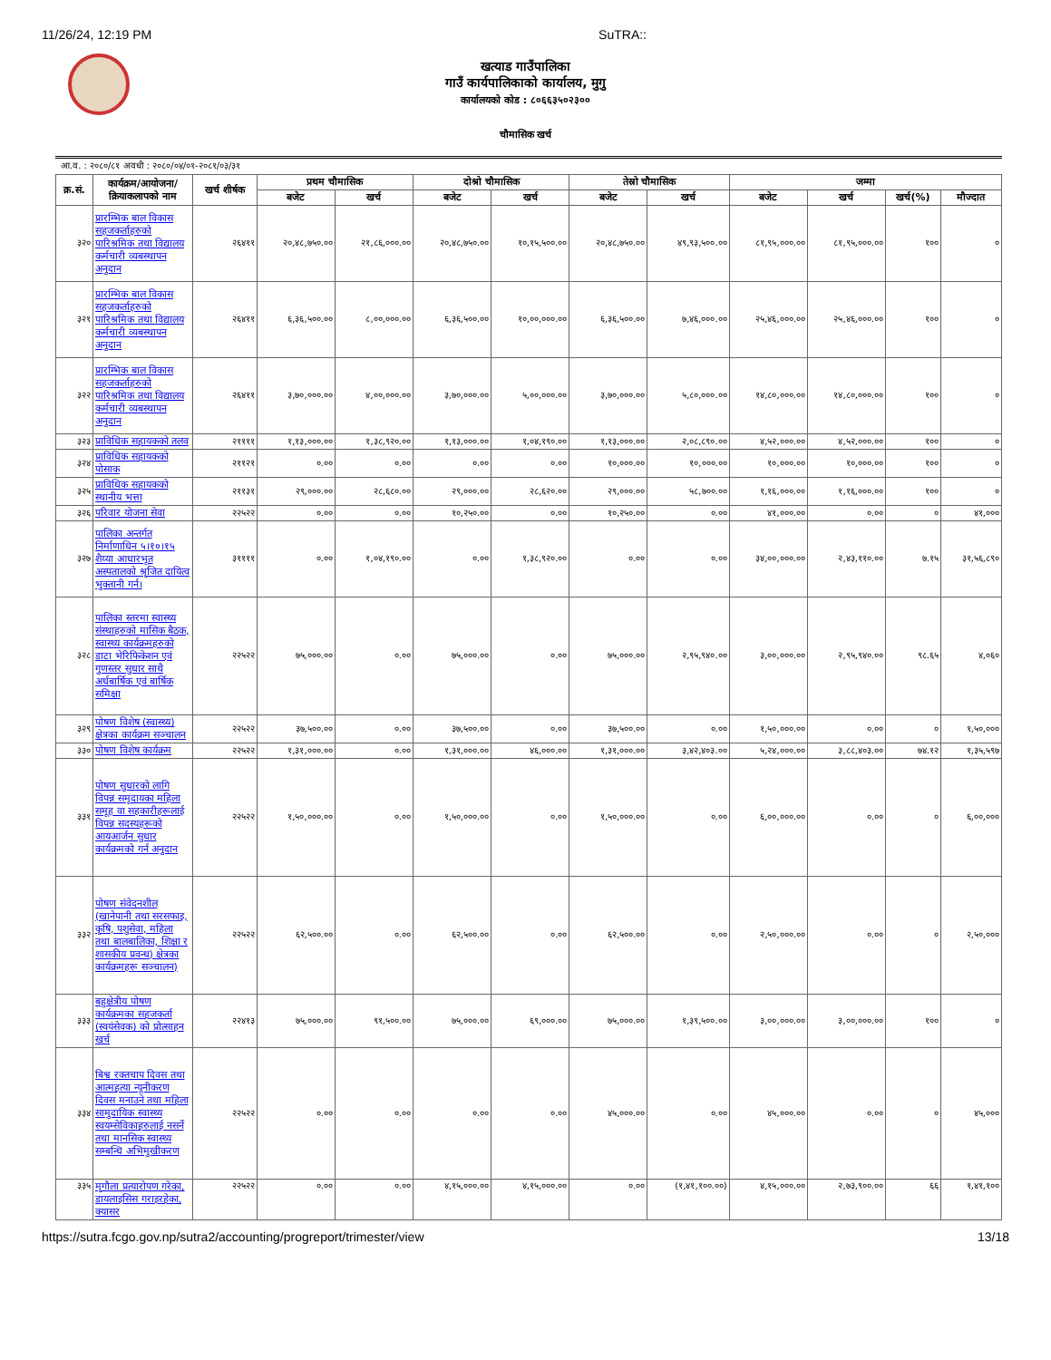11/26/24, 12:19 PM SuTRA::
खत्याड गाउँपालिका
गाउँ कार्यपालिकाको कार्यालय, मुगु
कार्यालयको कोड : ८०६६३५०२३००
चौमासिक खर्च
आ.व. : २०८०/८१ अवधी : २०८०/०४/०१-२०८१/०३/३१
| क्र.सं. | कार्यक्रम/आयोजना/ क्रियाकलापको नाम | खर्च शीर्षक | प्रथम चौमासिक | | दोश्रो चौमासिक | | तेस्रो चौमासिक | | जम्मा | | | |
| --- | --- | --- | --- | --- | --- | --- | --- | --- | --- | --- | --- | --- |
| | | | बजेट | खर्च | बजेट | खर्च | बजेट | खर्च | बजेट | खर्च | खर्च(%) | मौज्दात |
| ३२० | प्रारम्भिक बाल विकास सहजकर्ताहरुको पारिश्रमिक तथा विद्यालय कर्मचारी व्यबस्थापन अनुदान | २६४११ | २०,४८,७५०.०० | २१,८६,०००.०० | २०,४८,७५०.०० | १०,१५,५००.०० | २०,४८,७५०.०० | ४९,९३,५००.०० | ८१,९५,०००.०० | ८१,९५,०००.०० | १०० | ० |
| ३२१ | प्रारम्भिक बाल विकास सहजकर्ताहरुको पारिश्रमिक तथा विद्यालय कर्मचारी व्यबस्थापन अनुदान | २६४११ | ६,३६,५००.०० | ८,००,०००.०० | ६,३६,५००.०० | १०,००,०००.०० | ६,३६,५००.०० | ७,४६,०००.०० | २५,४६,०००.०० | २५,४६,०००.०० | १०० | ० |
| ३२२ | प्रारम्भिक बाल विकास सहजकर्ताहरुको पारिश्रमिक तथा विद्यालय कर्मचारी व्यबस्थापन अनुदान | २६४११ | ३,७०,०००.०० | ४,००,०००.०० | ३,७०,०००.०० | ५,००,०००.०० | ३,७०,०००.०० | ५,८०,०००.०० | १४,८०,०००.०० | १४,८०,०००.०० | १०० | ० |
| ३२३ | प्राविधिक सहायकको तलव | २११११ | १,१३,०००.०० | १,३८,९२०.०० | १,१३,०००.०० | १,०४,१९०.०० | १,१३,०००.०० | २,०८,८९०.०० | ४,५२,०००.०० | ४,५२,०००.०० | १०० | ० |
| ३२४ | प्राविधिक सहायकको पोसाक | २११२१ | ०.०० | ०.०० | ०.०० | ०.०० | १०,०००.०० | १०,०००.०० | १०,०००.०० | १०,०००.०० | १०० | ० |
| ३२५ | प्राविधिक सहायकको स्थानीय भत्ता | २११३१ | २९,०००.०० | २८,६८०.०० | २९,०००.०० | २८,६२०.०० | २९,०००.०० | ५८,७००.०० | १,१६,०००.०० | १,१६,०००.०० | १०० | ० |
| ३२६ | परिवार योजना सेवा | २२५२२ | ०.०० | ०.०० | १०,२५०.०० | ०.०० | १०,२५०.०० | ०.०० | ४१,०००.०० | ०.०० | ० | ४१,००० |
| ३२७ | पालिका अन्तर्गत निर्माणाधिन ५।१०।१५ शैय्या आधारभूत अस्पतालको श्रृजित दायित्व भुक्तानी गर्न। | ३११११ | ०.०० | १,०४,१९०.०० | ०.०० | १,३८,९२०.०० | ०.०० | ०.०० | ३४,००,०००.०० | २,४३,११०.०० | ७.१५ | ३१,५६,८९० |
| ३२८ | पालिका स्तरमा स्वास्थ्य संस्थाहरुको मासिक बैठक, स्वास्थ्य कार्यक्रमहरुको डाटा भेरिफिकेशन एवं गुणस्तर सुधार साथै अर्धबार्षिक एवं बार्षिक समिक्षा | २२५२२ | ७५,०००.०० | ०.०० | ७५,०००.०० | ०.०० | ७५,०००.०० | २,९५,९४०.०० | ३,००,०००.०० | २,९५,९४०.०० | ९८.६५ | ४,०६० |
| ३२९ | पोषण विशेष (स्वास्थ्य) क्षेत्रका कार्यक्रम सञ्चालन | २२५२२ | ३७,५००.०० | ०.०० | ३७,५००.०० | ०.०० | ३७,५००.०० | ०.०० | १,५०,०००.०० | ०.०० | ० | १,५०,००० |
| ३३० | पोषण विशेष कार्यक्रम | २२५२२ | १,३१,०००.०० | ०.०० | १,३१,०००.०० | ४६,०००.०० | १,३१,०००.०० | ३,४२,४०३.०० | ५,२४,०००.०० | ३,८८,४०३.०० | ७४.१२ | १,३५,५९७ |
| ३३१ | पोषण सुधारको लागि विपन्न समूदायका महिला समूह वा सहकारीहरूलाई विपन्न सदस्यहरूको आयआर्जन सुधार कार्यक्रमको गर्न अनुदान | २२५२२ | १,५०,०००.०० | ०.०० | १,५०,०००.०० | ०.०० | १,५०,०००.०० | ०.०० | ६,००,०००.०० | ०.०० | ० | ६,००,००० |
| ३३२ | पोषण संवेदनशील (खानेपानी तथा सरसफाइ, कृषि, पशुसेवा, महिला तथा बालबालिका, शिक्षा र शासकीय प्रवन्ध) क्षेत्रका कार्यक्रमहरू सञ्चालन) | २२५२२ | ६२,५००.०० | ०.०० | ६२,५००.०० | ०.०० | ६२,५००.०० | ०.०० | २,५०,०००.०० | ०.०० | ० | २,५०,००० |
| ३३३ | बहुक्षेत्रीय पोषण कार्यक्रमका सहजकर्ता (स्वयंसेवक) को प्रोत्साहन खर्च | २२४१३ | ७५,०००.०० | ९१,५००.०० | ७५,०००.०० | ६९,०००.०० | ७५,०००.०० | १,३९,५००.०० | ३,००,०००.०० | ३,००,०००.०० | १०० | ० |
| ३३४ | बिश्व रक्तचाप दिवस तथा आत्महत्या न्यूनीकरण दिवस मनाउने तथा महिला सामुदायिक स्वास्थ्य स्वयम्सेविकाहरुलाई नसर्ने तथा मानसिक स्वास्थ्य सम्बन्धि अभिमुखीकरण | २२५२२ | ०.०० | ०.०० | ०.०० | ०.०० | ४५,०००.०० | ०.०० | ४५,०००.०० | ०.०० | ० | ४५,००० |
| ३३५ | मृगौला प्रत्यारोपण गरेका, डायलाइसिस गराइरहेका, क्यासर | २२५२२ | ०.०० | ०.०० | ४,१५,०००.०० | ४,१५,०००.०० | ०.०० | (१,४१,१००.००) | ४,१५,०००.०० | २,७३,९००.०० | ६६ | १,४१,१०० |
https://sutra.fcgo.gov.np/sutra2/accounting/progreport/trimester/view 13/18